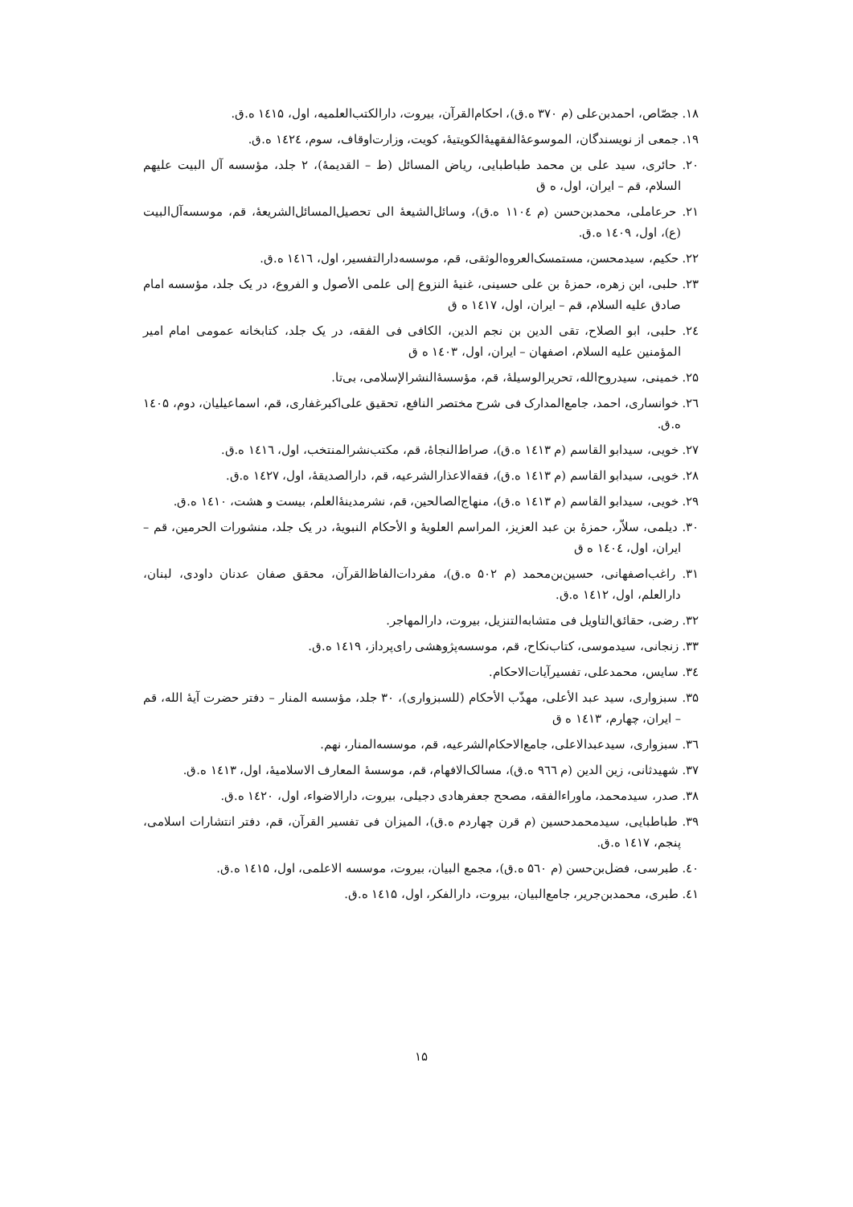۱۸. جصّاص، احمدبن‌علی (م ۳۷۰ ه.ق)، احکام‌القرآن، بیروت، دارالکتب‌العلمیه، اول، ۱٤۱۵ ه.ق.
۱۹. جمعی از نویسندگان، الموسوعهٔ‌الفقهیهٔ‌الکویتیهٔ، کویت، وزارت‌اوقاف، سوم، ۱٤۲٤ ه.ق.
۲۰. حائری، سید علی بن محمد طباطبایی، ریاض المسائل (ط – القدیمهٔ)، ۲ جلد، مؤسسه آل البیت علیهم السلام، قم – ایران، اول، ه ق
۲۱. حرعاملی، محمدبن‌حسن (م ۱۱۰٤ ه.ق)، وسائل‌الشیعهٔ الی تحصیل‌المسائل‌الشریعهٔ، قم، موسسه‌آل‌البیت (ع)، اول، ۱٤۰۹ ه.ق.
۲۲. حکیم، سیدمحسن، مستمسک‌العروه‌الوثقی، قم، موسسه‌دارالتفسیر، اول، ۱٤۱٦ ه.ق.
۲۳. حلبی، ابن زهره، حمزهٔ بن علی حسینی، غنیهٔ النزوع إلی علمی الأصول و الفروع، در یک جلد، مؤسسه امام صادق علیه السلام، قم – ایران، اول، ۱٤۱۷ ه ق
۲٤. حلبی، ابو الصلاح، تقی الدین بن نجم الدین، الکافی فی الفقه، در یک جلد، کتابخانه عمومی امام امیر المؤمنین علیه السلام، اصفهان – ایران، اول، ۱٤۰۳ ه ق
۲۵. خمینی، سیدروح‌الله، تحریرالوسیلهٔ، قم، مؤسسهٔ‌النشرالإسلامی، بی‌تا.
۲٦. خوانساری، احمد، جامع‌المدارک فی شرح مختصر النافع، تحقیق علی‌اکبرغفاری، قم، اسماعیلیان، دوم، ۱٤۰۵ ه.ق.
۲۷. خویی، سیدابو القاسم (م ۱٤۱۳ ه.ق)، صراط‌النجاهٔ، قم، مکتب‌نشرالمنتخب، اول، ۱٤۱٦ ه.ق.
۲۸. خویی، سیدابو القاسم (م ۱٤۱۳ ه.ق)، فقه‌الاعذارالشرعیه، قم، دارالصدیقهٔ، اول، ۱٤۲۷ ه.ق.
۲۹. خویی، سیدابو القاسم (م ۱٤۱۳ ه.ق)، منهاج‌الصالحین، قم، نشرمدینهٔ‌العلم، بیست و هشت، ۱٤۱۰ ه.ق.
۳۰. دیلمی، سلاّر، حمزهٔ بن عبد العزیز، المراسم العلویهٔ و الأحکام النبویهٔ، در یک جلد، منشورات الحرمین، قم – ایران، اول، ۱٤۰٤ ه ق
۳۱. راغب‌اصفهانی، حسین‌بن‌محمد (م ۵۰۲ ه.ق)، مفردات‌الفاظ‌القرآن، محقق صفان عدنان داودی، لبنان، دارالعلم، اول، ۱٤۱۲ ه.ق.
۳۲. رضی، حقائق‌التاویل فی متشابه‌التنزیل، بیروت، دارالمهاجر.
۳۳. زنجانی، سیدموسی، کتاب‌نکاح، قم، موسسه‌پژوهشی رای‌پرداز، ۱٤۱۹ ه.ق.
۳٤. سایس، محمدعلی، تفسیرآیات‌الاحکام.
۳۵. سبزواری، سید عبد الأعلی، مهذّب الأحکام (للسبزواری)، ۳۰ جلد، مؤسسه المنار – دفتر حضرت آیهٔ الله، قم – ایران، چهارم، ۱٤۱۳ ه ق
۳٦. سبزواری، سیدعبدالاعلی، جامع‌الاحکام‌الشرعیه، قم، موسسه‌المنار، نهم.
۳۷. شهیدثانی، زین الدین (م ۹٦٦ ه.ق)، مسالک‌الافهام، قم، موسسهٔ المعارف الاسلامیهٔ، اول، ۱٤۱۳ ه.ق.
۳۸. صدر، سیدمحمد، ماوراءالفقه، مصحح جعفرهادی دجیلی، بیروت، دارالاضواء، اول، ۱٤۲۰ ه.ق.
۳۹. طباطبایی، سیدمحمدحسین (م قرن چهاردم ه.ق)، المیزان فی تفسیر القرآن، قم، دفتر انتشارات اسلامی، پنجم، ۱٤۱۷ ه.ق.
٤۰. طبرسی، فضل‌بن‌حسن (م ۵٦۰ ه.ق)، مجمع البیان، بیروت، موسسه الاعلمی، اول، ۱٤۱۵ ه.ق.
٤۱. طبری، محمدبن‌جریر، جامع‌البیان، بیروت، دارالفکر، اول، ۱٤۱۵ ه.ق.
۱۵